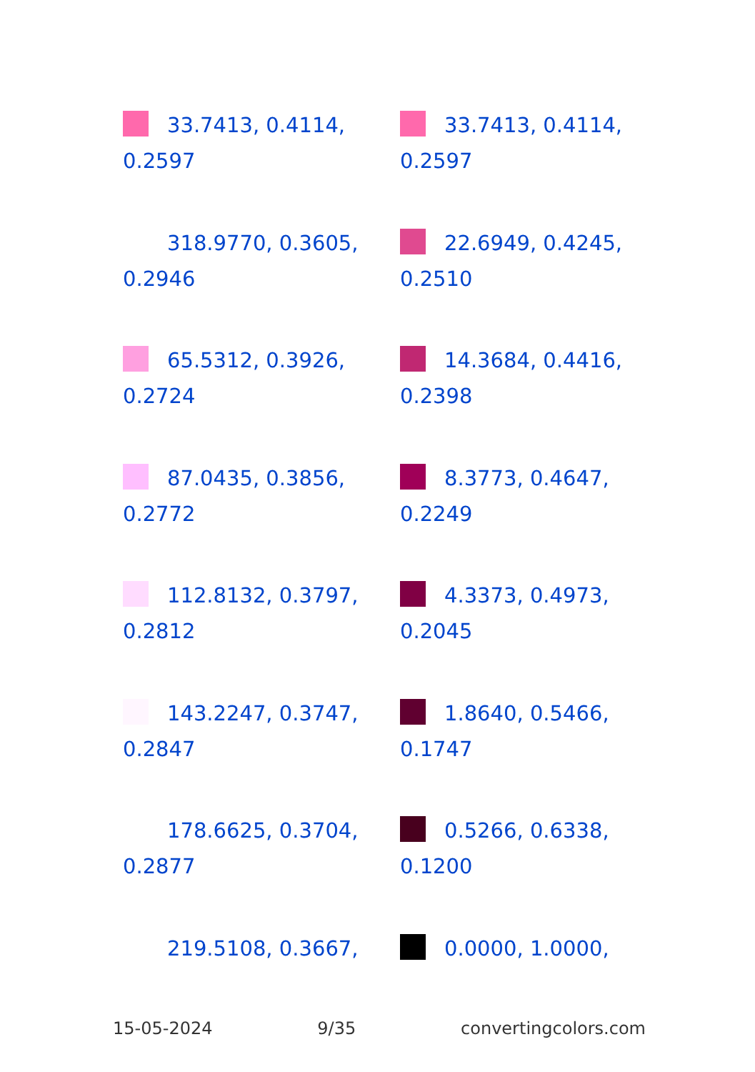33.7413, 0.4114,
0.2597
33.7413, 0.4114,
0.2597
318.9770, 0.3605,
0.2946
22.6949, 0.4245,
0.2510
65.5312, 0.3926,
0.2724
14.3684, 0.4416,
0.2398
87.0435, 0.3856,
0.2772
8.3773, 0.4647,
0.2249
112.8132, 0.3797,
0.2812
4.3373, 0.4973,
0.2045
143.2247, 0.3747,
0.2847
1.8640, 0.5466,
0.1747
178.6625, 0.3704,
0.2877
0.5266, 0.6338,
0.1200
219.5108, 0.3667,
0.0000, 1.0000,
15-05-2024 9/35 convertingcolors.com